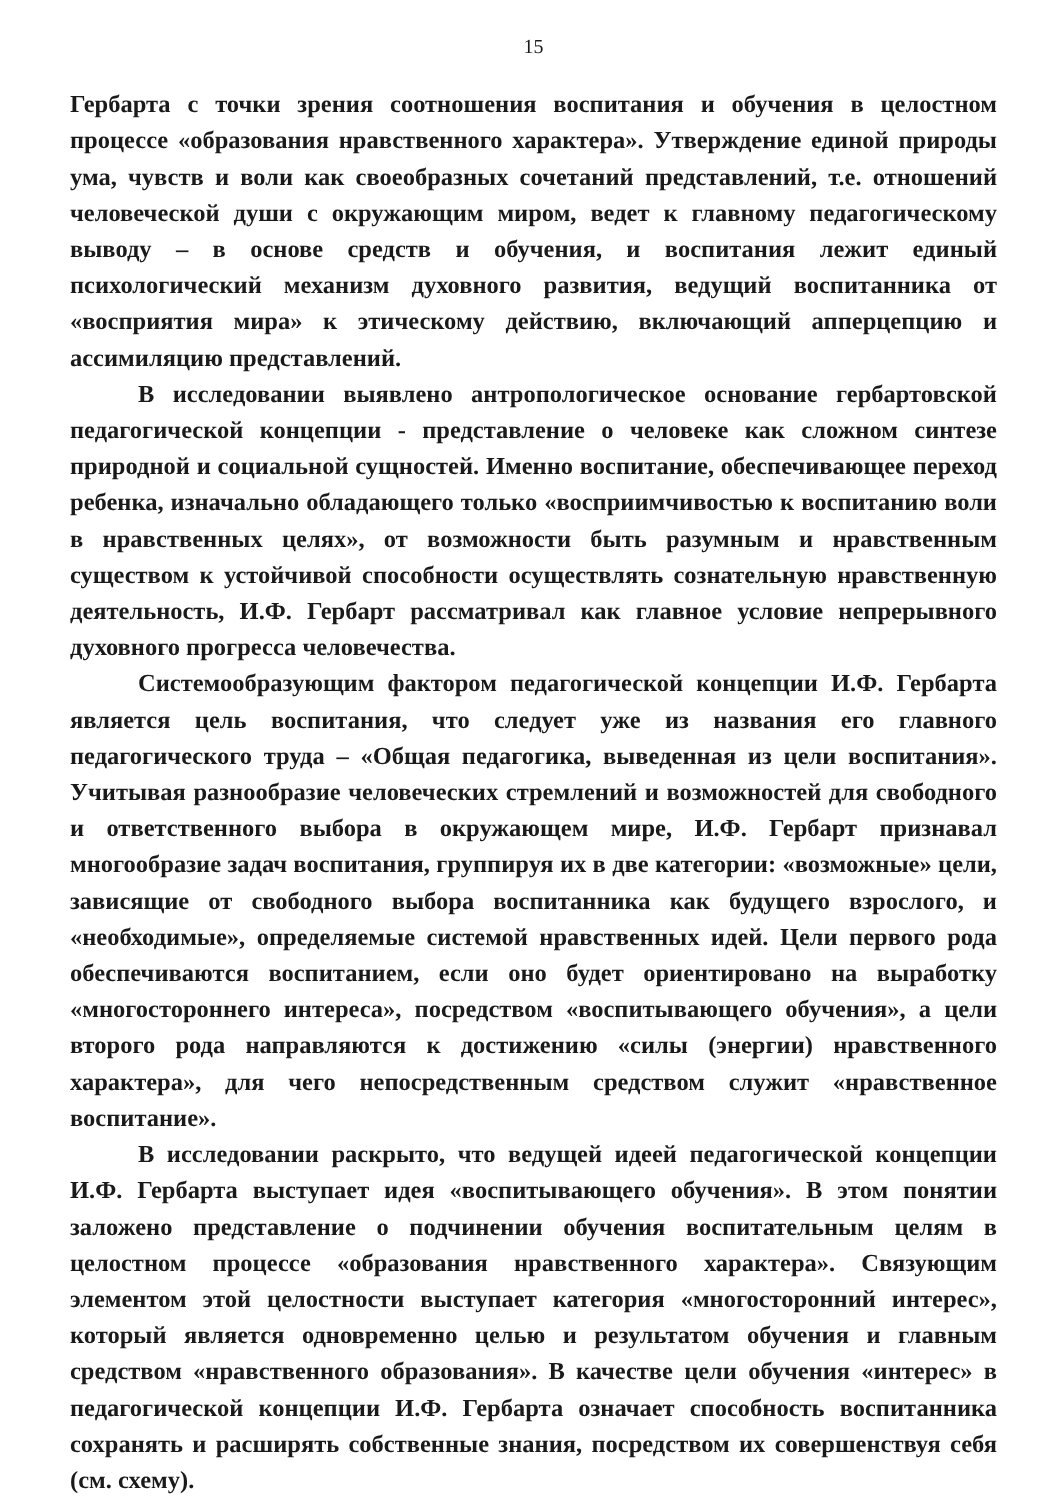15
Гербарта с точки зрения соотношения воспитания и обучения в целостном процессе «образования нравственного характера». Утверждение единой природы ума, чувств и воли как своеобразных сочетаний представлений, т.е. отношений человеческой души с окружающим миром, ведет к главному педагогическому выводу – в основе средств и обучения, и воспитания лежит единый психологический механизм духовного развития, ведущий воспитанника от «восприятия мира» к этическому действию, включающий апперцепцию и ассимиляцию представлений.
В исследовании выявлено антропологическое основание гербартовской педагогической концепции - представление о человеке как сложном синтезе природной и социальной сущностей. Именно воспитание, обеспечивающее переход ребенка, изначально обладающего только «восприимчивостью к воспитанию воли в нравственных целях», от возможности быть разумным и нравственным существом к устойчивой способности осуществлять сознательную нравственную деятельность, И.Ф. Гербарт рассматривал как главное условие непрерывного духовного прогресса человечества.
Системообразующим фактором педагогической концепции И.Ф. Гербарта является цель воспитания, что следует уже из названия его главного педагогического труда – «Общая педагогика, выведенная из цели воспитания». Учитывая разнообразие человеческих стремлений и возможностей для свободного и ответственного выбора в окружающем мире, И.Ф. Гербарт признавал многообразие задач воспитания, группируя их в две категории: «возможные» цели, зависящие от свободного выбора воспитанника как будущего взрослого, и «необходимые», определяемые системой нравственных идей. Цели первого рода обеспечиваются воспитанием, если оно будет ориентировано на выработку «многостороннего интереса», посредством «воспитывающего обучения», а цели второго рода направляются к достижению «силы (энергии) нравственного характера», для чего непосредственным средством служит «нравственное воспитание».
В исследовании раскрыто, что ведущей идеей педагогической концепции И.Ф. Гербарта выступает идея «воспитывающего обучения». В этом понятии заложено представление о подчинении обучения воспитательным целям в целостном процессе «образования нравственного характера». Связующим элементом этой целостности выступает категория «многосторонний интерес», который является одновременно целью и результатом обучения и главным средством «нравственного образования». В качестве цели обучения «интерес» в педагогической концепции И.Ф. Гербарта означает способность воспитанника сохранять и расширять собственные знания, посредством их совершенствуя себя (см. схему).